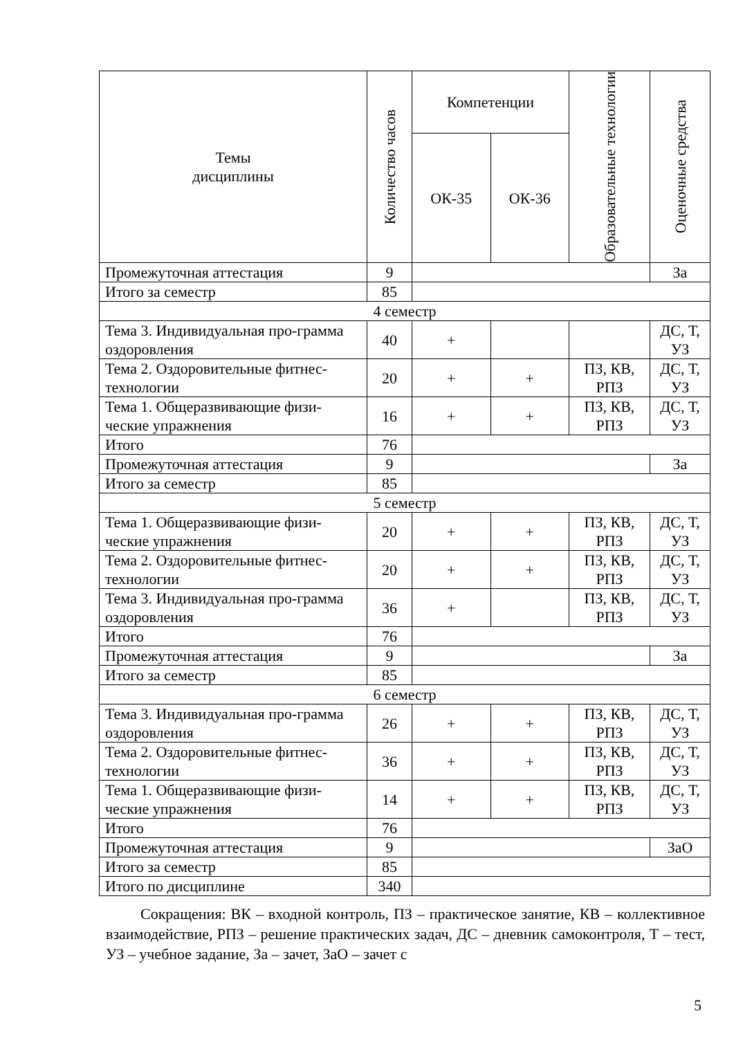| Темы дисциплины | Количество часов | Компетенции | | Образовательные технологии | Оценочные средства |
| --- | --- | --- | --- | --- | --- |
| | | ОК-35 | ОК-36 | | |
| Промежуточная аттестация | 9 | | | | За |
| Итого за семестр | 85 | | | | |
| 4 семестр | | | | | |
| Тема 3. Индивидуальная про-грамма оздоровления | 40 | + | | | ДС, Т, УЗ |
| Тема 2. Оздоровительные фитнес-технологии | 20 | + | + | ПЗ, КВ, РПЗ | ДС, Т, УЗ |
| Тема 1. Общеразвивающие физи-ческие упражнения | 16 | + | + | ПЗ, КВ, РПЗ | ДС, Т, УЗ |
| Итого | 76 | | | | |
| Промежуточная аттестация | 9 | | | | За |
| Итого за семестр | 85 | | | | |
| 5 семестр | | | | | |
| Тема 1. Общеразвивающие физи-ческие упражнения | 20 | + | + | ПЗ, КВ, РПЗ | ДС, Т, УЗ |
| Тема 2. Оздоровительные фитнес-технологии | 20 | + | + | ПЗ, КВ, РПЗ | ДС, Т, УЗ |
| Тема 3. Индивидуальная про-грамма оздоровления | 36 | + | | ПЗ, КВ, РПЗ | ДС, Т, УЗ |
| Итого | 76 | | | | |
| Промежуточная аттестация | 9 | | | | За |
| Итого за семестр | 85 | | | | |
| 6 семестр | | | | | |
| Тема 3. Индивидуальная про-грамма оздоровления | 26 | + | + | ПЗ, КВ, РПЗ | ДС, Т, УЗ |
| Тема 2. Оздоровительные фитнес-технологии | 36 | + | + | ПЗ, КВ, РПЗ | ДС, Т, УЗ |
| Тема 1. Общеразвивающие физи-ческие упражнения | 14 | + | + | ПЗ, КВ, РПЗ | ДС, Т, УЗ |
| Итого | 76 | | | | |
| Промежуточная аттестация | 9 | | | | ЗаО |
| Итого за семестр | 85 | | | | |
| Итого по дисциплине | 340 | | | | |
Сокращения: ВК – входной контроль, ПЗ – практическое занятие, КВ – коллективное взаимодействие, РПЗ – решение практических задач, ДС – дневник самоконтроля, Т – тест, УЗ – учебное задание, За – зачет, ЗаО – зачет с
5